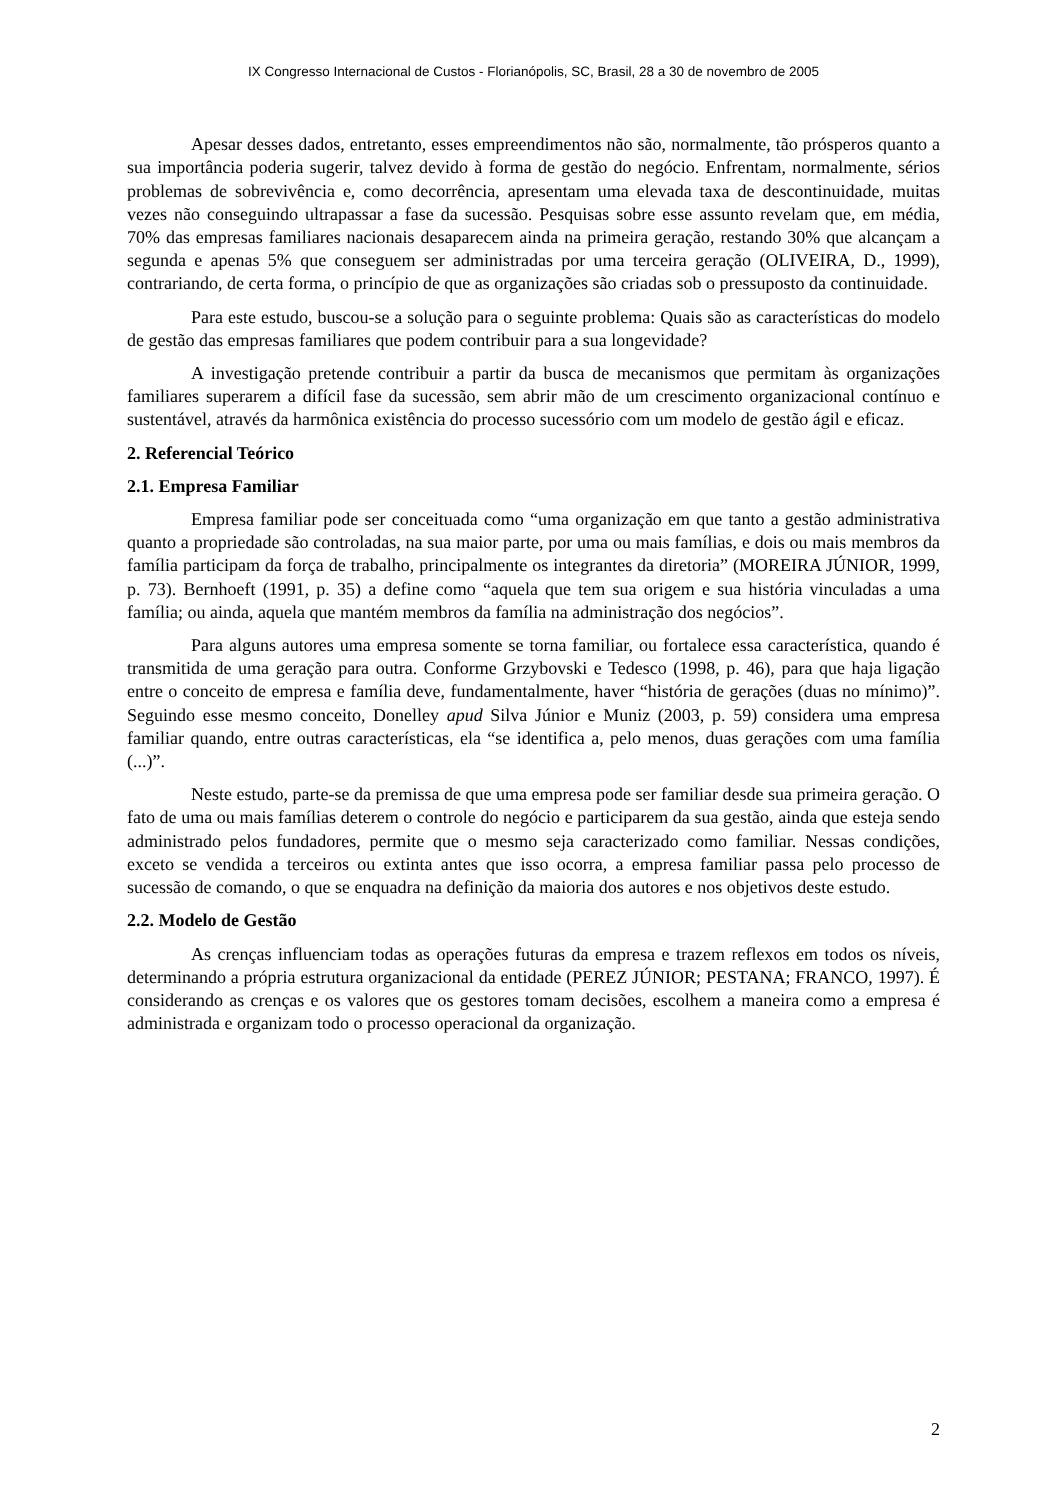IX Congresso Internacional de Custos - Florianópolis, SC, Brasil, 28 a 30 de novembro de 2005
Apesar desses dados, entretanto, esses empreendimentos não são, normalmente, tão prósperos quanto a sua importância poderia sugerir, talvez devido à forma de gestão do negócio. Enfrentam, normalmente, sérios problemas de sobrevivência e, como decorrência, apresentam uma elevada taxa de descontinuidade, muitas vezes não conseguindo ultrapassar a fase da sucessão. Pesquisas sobre esse assunto revelam que, em média, 70% das empresas familiares nacionais desaparecem ainda na primeira geração, restando 30% que alcançam a segunda e apenas 5% que conseguem ser administradas por uma terceira geração (OLIVEIRA, D., 1999), contrariando, de certa forma, o princípio de que as organizações são criadas sob o pressuposto da continuidade.
Para este estudo, buscou-se a solução para o seguinte problema: Quais são as características do modelo de gestão das empresas familiares que podem contribuir para a sua longevidade?
A investigação pretende contribuir a partir da busca de mecanismos que permitam às organizações familiares superarem a difícil fase da sucessão, sem abrir mão de um crescimento organizacional contínuo e sustentável, através da harmônica existência do processo sucessório com um modelo de gestão ágil e eficaz.
2. Referencial Teórico
2.1. Empresa Familiar
Empresa familiar pode ser conceituada como “uma organização em que tanto a gestão administrativa quanto a propriedade são controladas, na sua maior parte, por uma ou mais famílias, e dois ou mais membros da família participam da força de trabalho, principalmente os integrantes da diretoria” (MOREIRA JÚNIOR, 1999, p. 73). Bernhoeft (1991, p. 35) a define como “aquela que tem sua origem e sua história vinculadas a uma família; ou ainda, aquela que mantém membros da família na administração dos negócios”.
Para alguns autores uma empresa somente se torna familiar, ou fortalece essa característica, quando é transmitida de uma geração para outra. Conforme Grzybovski e Tedesco (1998, p. 46), para que haja ligação entre o conceito de empresa e família deve, fundamentalmente, haver “história de gerações (duas no mínimo)”. Seguindo esse mesmo conceito, Donelley apud Silva Júnior e Muniz (2003, p. 59) considera uma empresa familiar quando, entre outras características, ela “se identifica a, pelo menos, duas gerações com uma família (...)”.
Neste estudo, parte-se da premissa de que uma empresa pode ser familiar desde sua primeira geração. O fato de uma ou mais famílias deterem o controle do negócio e participarem da sua gestão, ainda que esteja sendo administrado pelos fundadores, permite que o mesmo seja caracterizado como familiar. Nessas condições, exceto se vendida a terceiros ou extinta antes que isso ocorra, a empresa familiar passa pelo processo de sucessão de comando, o que se enquadra na definição da maioria dos autores e nos objetivos deste estudo.
2.2. Modelo de Gestão
As crenças influenciam todas as operações futuras da empresa e trazem reflexos em todos os níveis, determinando a própria estrutura organizacional da entidade (PEREZ JÚNIOR; PESTANA; FRANCO, 1997). É considerando as crenças e os valores que os gestores tomam decisões, escolhem a maneira como a empresa é administrada e organizam todo o processo operacional da organização.
2